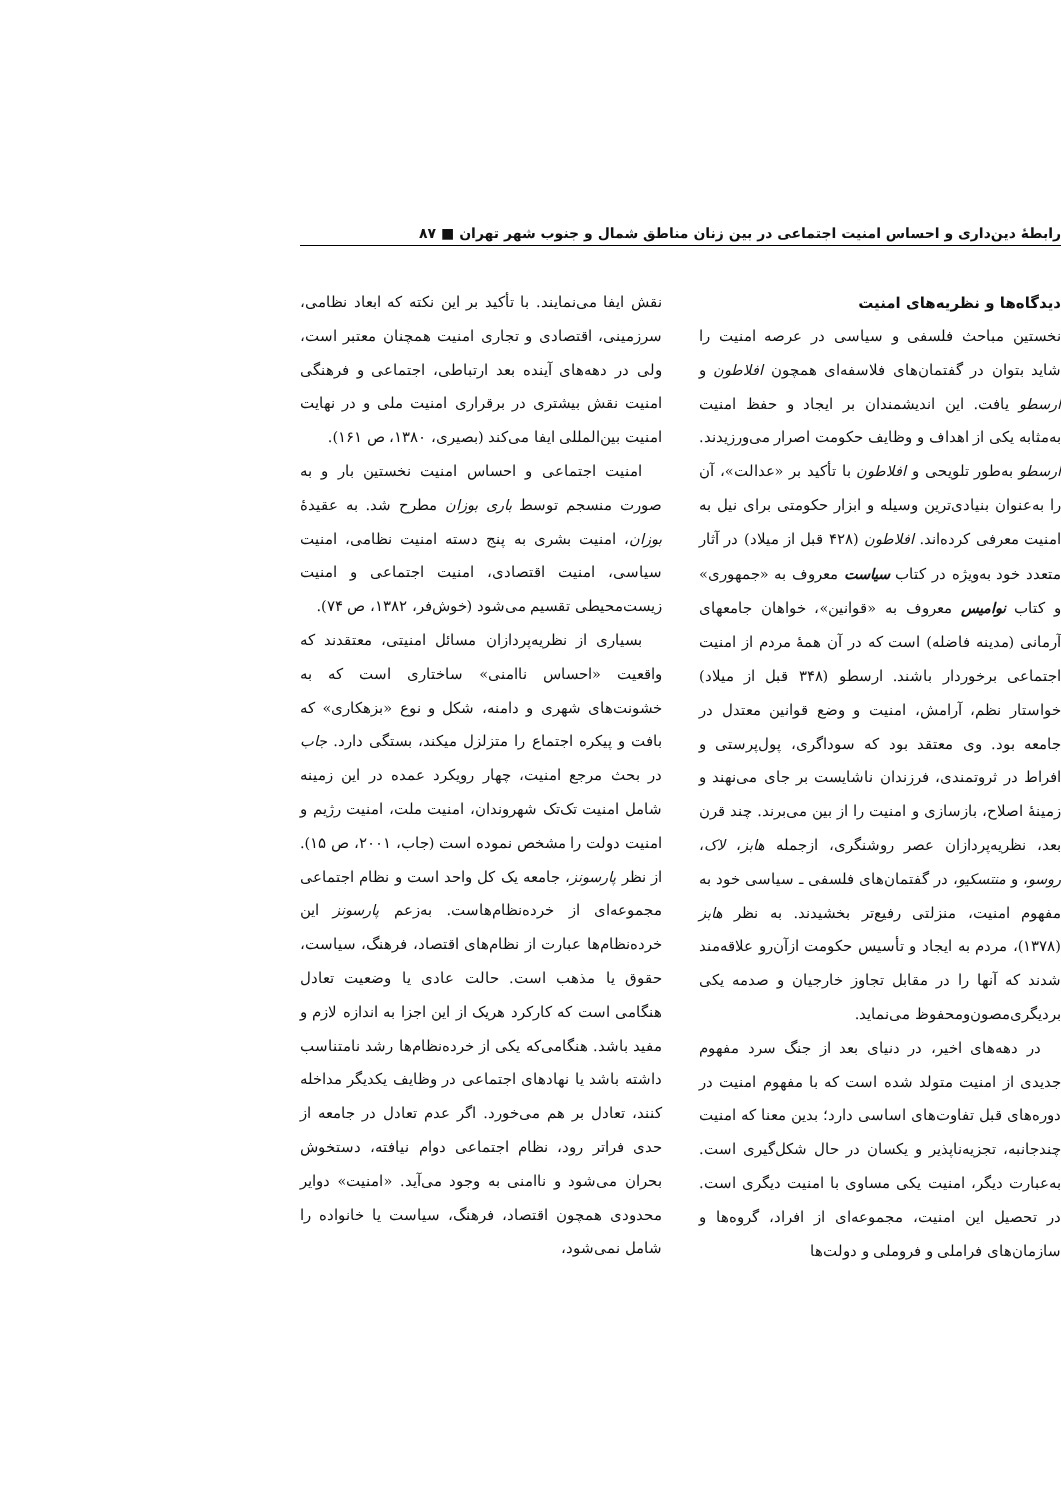رابطهٔ دین‌داری و احساس امنیت اجتماعی در بین زنان مناطق شمال و جنوب شهر تهران ■ ۸۷
دیدگاه‌ها و نظریه‌های امنیت
نخستین مباحث فلسفی و سیاسی در عرصه امنیت را شاید بتوان در گفتمان‌های فلاسفه‌ای همچون افلاطون و ارسطو یافت. این اندیشمندان بر ایجاد و حفظ امنیت به‌مثابه یکی از اهداف و وظایف حکومت اصرار می‌ورزیدند. ارسطو به‌طور تلویحی و افلاطون با تأکید بر «عدالت»، آن را به‌عنوان بنیادی‌ترین وسیله و ابزار حکومتی برای نیل به امنیت معرفی کرده‌اند. افلاطون (۴۲۸ قبل از میلاد) در آثار متعدد خود به‌ویژه در کتاب سیاست معروف به «جمهوری» و کتاب نوامیس معروف به «قوانین»، خواهان جامعهای آرمانی (مدینه فاضله) است که در آن همهٔ مردم از امنیت اجتماعی برخوردار باشند. ارسطو (۳۴۸ قبل از میلاد) خواستار نظم، آرامش، امنیت و وضع قوانین معتدل در جامعه بود. وی معتقد بود که سوداگری، پول‌پرستی و افراط در ثروتمندی، فرزندان ناشایست بر جای می‌نهند و زمینهٔ اصلاح، بازسازی و امنیت را از بین می‌برند. چند قرن بعد، نظریه‌پردازان عصر روشنگری، ازجمله هابز، لاک، روسو، و منتسکیو، در گفتمان‌های فلسفی ـ سیاسی خود به مفهوم امنیت، منزلتی رفیع‌تر بخشیدند. به نظر هابز (۱۳۷۸)، مردم به ایجاد و تأسیس حکومت ازآن‌رو علاقه‌مند شدند که آنها را در مقابل تجاوز خارجیان و صدمه یکی بردیگری‌مصون‌ومحفوظ می‌نماید.
در دهه‌های اخیر، در دنیای بعد از جنگ سرد مفهوم جدیدی از امنیت متولد شده است که با مفهوم امنیت در دوره‌های قبل تفاوت‌های اساسی دارد؛ بدین معنا که امنیت چندجانبه، تجزیه‌ناپذیر و یکسان در حال شکل‌گیری است. به‌عبارت دیگر، امنیت یکی مساوی با امنیت دیگری است. در تحصیل این امنیت، مجموعه‌ای از افراد، گروه‌ها و سازمان‌های فراملی و فروملی و دولت‌ها
نقش ایفا می‌نمایند. با تأکید بر این نکته که ابعاد نظامی، سرزمینی، اقتصادی و تجاری امنیت همچنان معتبر است، ولی در دهه‌های آینده بعد ارتباطی، اجتماعی و فرهنگی امنیت نقش بیشتری در برقراری امنیت ملی و در نهایت امنیت بین‌المللی ایفا می‌کند (بصیری، ۱۳۸۰، ص ۱۶۱).
امنیت اجتماعی و احساس امنیت نخستین بار و به صورت منسجم توسط باری بوزان مطرح شد. به عقیدهٔ بوزان، امنیت بشری به پنج دسته امنیت نظامی، امنیت سیاسی، امنیت اقتصادی، امنیت اجتماعی و امنیت زیست‌محیطی تقسیم می‌شود (خوش‌فر، ۱۳۸۲، ص ۷۴).
بسیاری از نظریه‌پردازان مسائل امنیتی، معتقدند که واقعیت «احساس ناامنی» ساختاری است که به خشونت‌های شهری و دامنه، شکل و نوع «بزهکاری» که بافت و پیکره اجتماع را متزلزل میکند، بستگی دارد. جاب در بحث مرجع امنیت، چهار رویکرد عمده در این زمینه شامل امنیت تک‌تک شهروندان، امنیت ملت، امنیت رژیم و امنیت دولت را مشخص نموده است (جاب، ۲۰۰۱، ص ۱۵). از نظر پارسونز، جامعه یک کل واحد است و نظام اجتماعی مجموعه‌ای از خرده‌نظام‌هاست. به‌زعم پارسونز این خرده‌نظام‌ها عبارت از نظام‌های اقتصاد، فرهنگ، سیاست، حقوق یا مذهب است. حالت عادی یا وضعیت تعادل هنگامی است که کارکرد هریک از این اجزا به اندازه لازم و مفید باشد. هنگامی‌که یکی از خرده‌نظام‌ها رشد نامتناسب داشته باشد یا نهادهای اجتماعی در وظایف یکدیگر مداخله کنند، تعادل بر هم می‌خورد. اگر عدم تعادل در جامعه از حدی فراتر رود، نظام اجتماعی دوام نیافته، دستخوش بحران می‌شود و ناامنی به وجود می‌آید. «امنیت» دوایر محدودی همچون اقتصاد، فرهنگ، سیاست یا خانواده را شامل نمی‌شود،